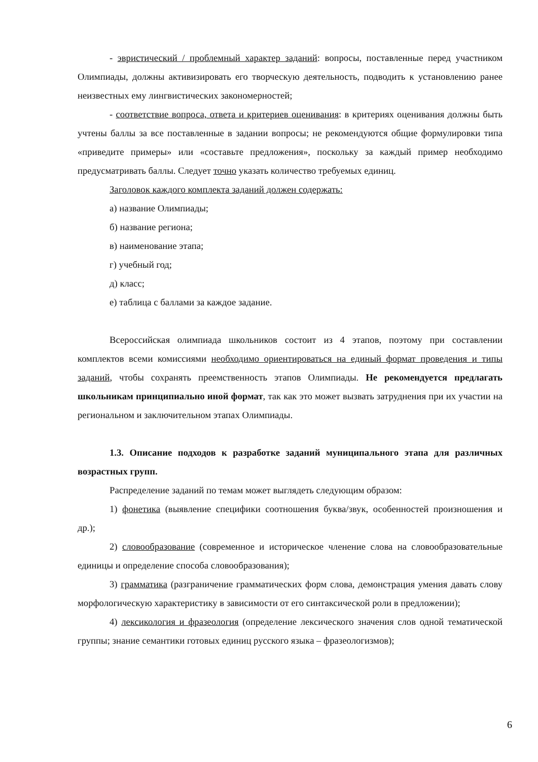- эвристический / проблемный характер заданий: вопросы, поставленные перед участником Олимпиады, должны активизировать его творческую деятельность, подводить к установлению ранее неизвестных ему лингвистических закономерностей;
- соответствие вопроса, ответа и критериев оценивания: в критериях оценивания должны быть учтены баллы за все поставленные в задании вопросы; не рекомендуются общие формулировки типа «приведите примеры» или «составьте предложения», поскольку за каждый пример необходимо предусматривать баллы. Следует точно указать количество требуемых единиц.
Заголовок каждого комплекта заданий должен содержать:
а) название Олимпиады;
б) название региона;
в) наименование этапа;
г) учебный год;
д) класс;
е) таблица с баллами за каждое задание.
Всероссийская олимпиада школьников состоит из 4 этапов, поэтому при составлении комплектов всеми комиссиями необходимо ориентироваться на единый формат проведения и типы заданий, чтобы сохранять преемственность этапов Олимпиады. Не рекомендуется предлагать школьникам принципиально иной формат, так как это может вызвать затруднения при их участии на региональном и заключительном этапах Олимпиады.
1.3. Описание подходов к разработке заданий муниципального этапа для различных возрастных групп.
Распределение заданий по темам может выглядеть следующим образом:
1) фонетика (выявление специфики соотношения буква/звук, особенностей произношения и др.);
2) словообразование (современное и историческое членение слова на словообразовательные единицы и определение способа словообразования);
3) грамматика (разграничение грамматических форм слова, демонстрация умения давать слову морфологическую характеристику в зависимости от его синтаксической роли в предложении);
4) лексикология и фразеология (определение лексического значения слов одной тематической группы; знание семантики готовых единиц русского языка – фразеологизмов);
6